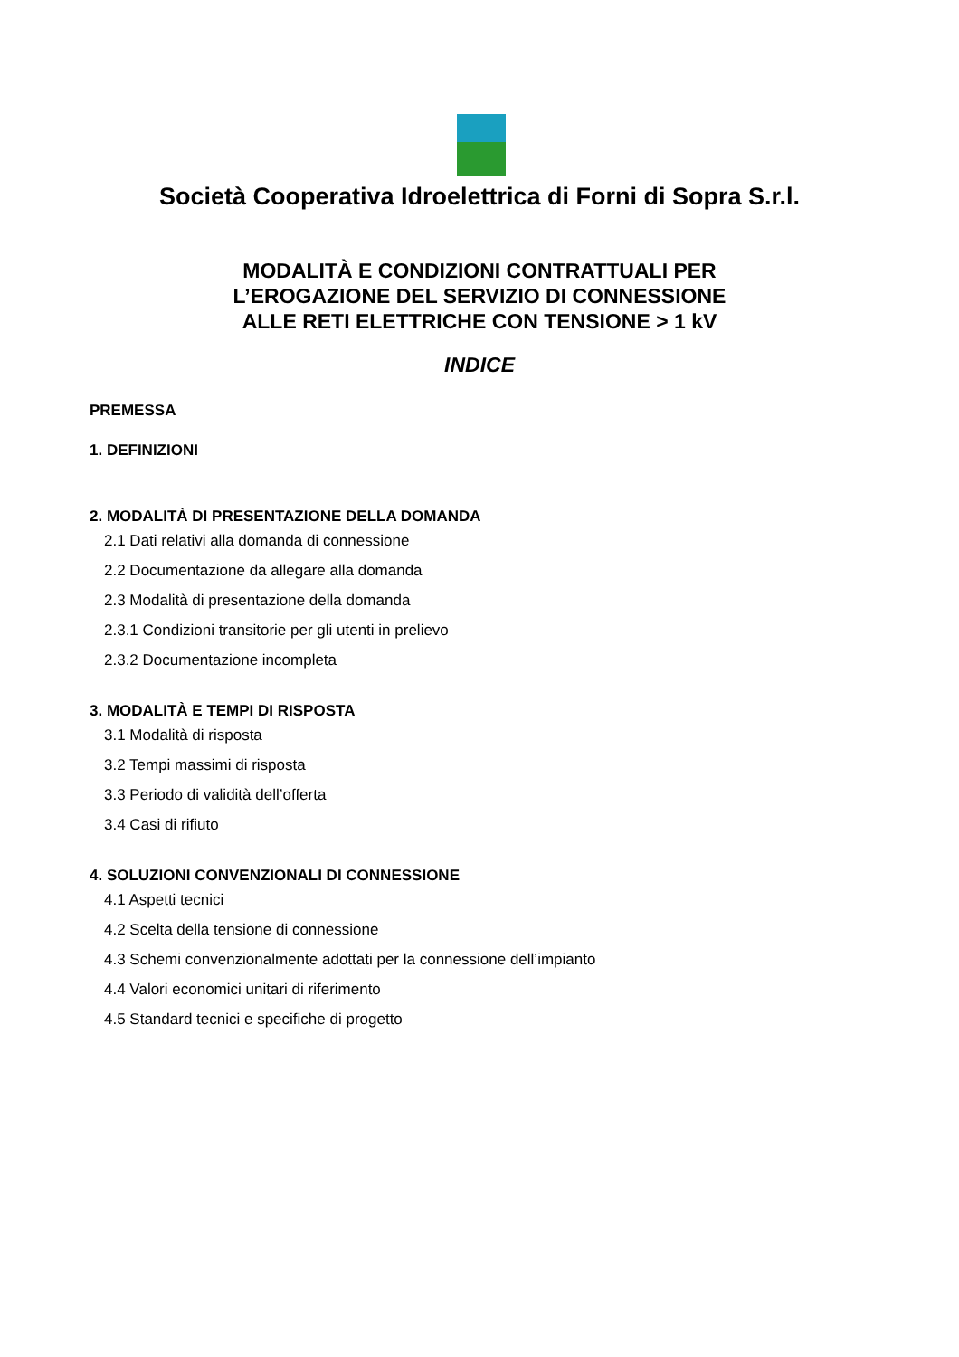Società Cooperativa Idroelettrica di Forni di Sopra S.r.l.
MODALITÀ E CONDIZIONI CONTRATTUALI PER
L’EROGAZIONE DEL SERVIZIO DI CONNESSIONE
ALLE RETI ELETTRICHE CON TENSIONE > 1 kV
INDICE
PREMESSA
1. DEFINIZIONI
2. MODALITÀ DI PRESENTAZIONE DELLA DOMANDA
2.1 Dati relativi alla domanda di connessione
2.2 Documentazione da allegare alla domanda
2.3 Modalità di presentazione della domanda
2.3.1 Condizioni transitorie per gli utenti in prelievo
2.3.2 Documentazione incompleta
3. MODALITÀ E TEMPI DI RISPOSTA
3.1 Modalità di risposta
3.2 Tempi massimi di risposta
3.3 Periodo di validità dell’offerta
3.4 Casi di rifiuto
4. SOLUZIONI CONVENZIONALI DI CONNESSIONE
4.1 Aspetti tecnici
4.2 Scelta della tensione di connessione
4.3 Schemi convenzionalmente adottati per la connessione dell’impianto
4.4 Valori economici unitari di riferimento
4.5 Standard tecnici e specifiche di progetto